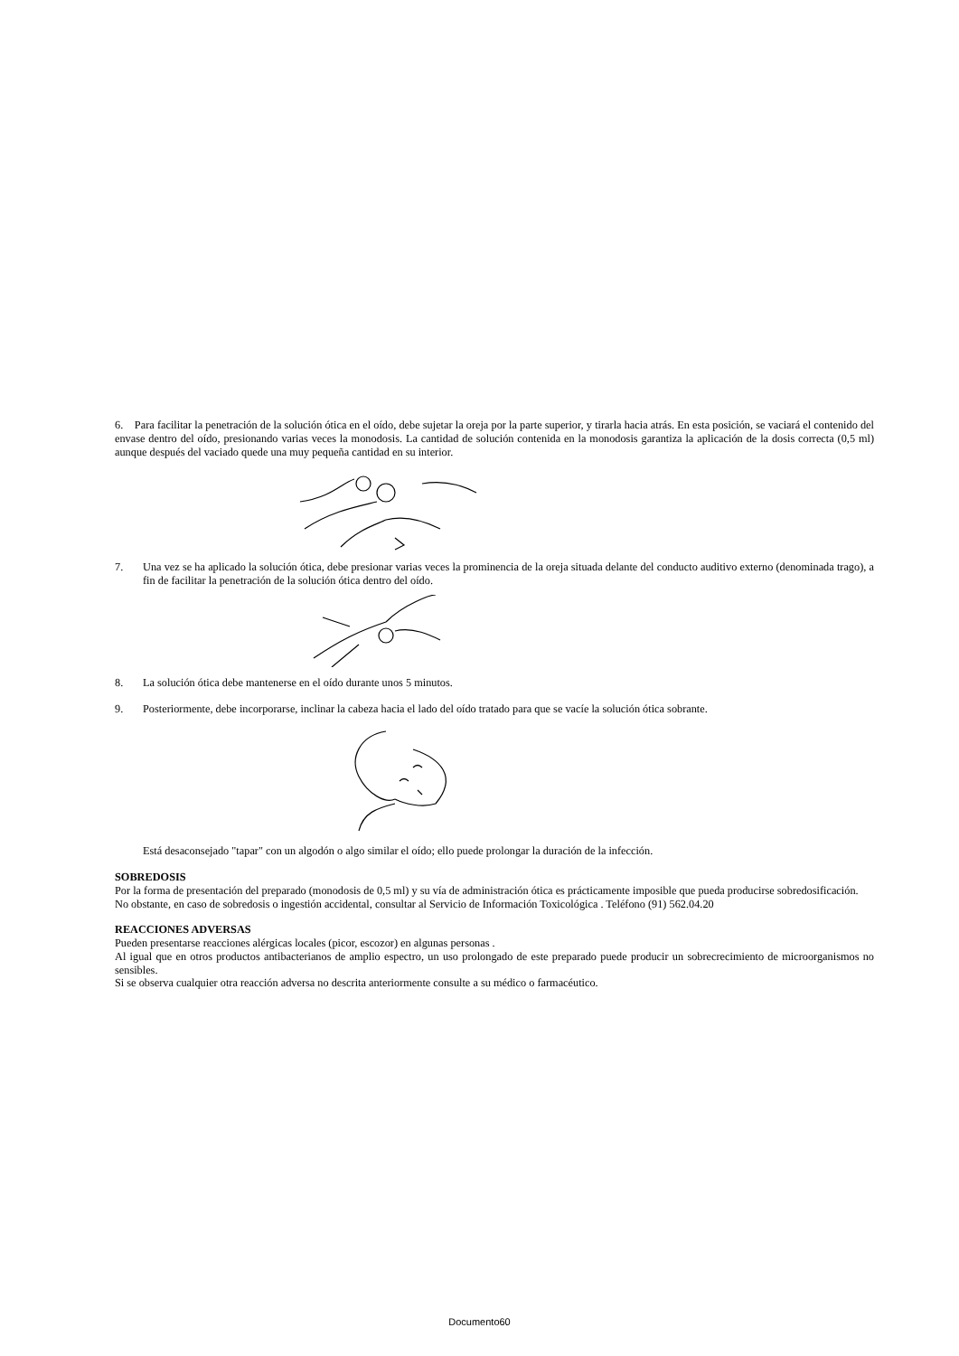6. Para facilitar la penetración de la solución ótica en el oído, debe sujetar la oreja por la parte superior, y tirarla hacia atrás. En esta posición, se vaciará el contenido del envase dentro del oído, presionando varias veces la monodosis. La cantidad de solución contenida en la monodosis garantiza la aplicación de la dosis correcta (0,5 ml) aunque después del vaciado quede una muy pequeña cantidad en su interior.
7. Una vez se ha aplicado la solución ótica, debe presionar varias veces la prominencia de la oreja situada delante del conducto auditivo externo (denominada trago), a fin de facilitar la penetración de la solución ótica dentro del oído.
8. La solución ótica debe mantenerse en el oído durante unos 5 minutos.
9. Posteriormente, debe incorporarse, inclinar la cabeza hacia el lado del oído tratado para que se vacíe la solución ótica sobrante.
Está desaconsejado "tapar" con un algodón o algo similar el oído; ello puede prolongar la duración de la infección.
SOBREDOSIS
Por la forma de presentación del preparado (monodosis de 0,5 ml) y su vía de administración ótica es prácticamente imposible que pueda producirse sobredosificación.
No obstante, en caso de sobredosis o ingestión accidental, consultar al Servicio de Información Toxicológica . Teléfono (91) 562.04.20
REACCIONES ADVERSAS
Pueden presentarse reacciones alérgicas locales (picor, escozor) en algunas personas .
Al igual que en otros productos antibacterianos de amplio espectro, un uso prolongado de este preparado puede producir un sobrecrecimiento de microorganismos no sensibles.
Si se observa cualquier otra reacción adversa no descrita anteriormente consulte a su médico o farmacéutico.
Documento60